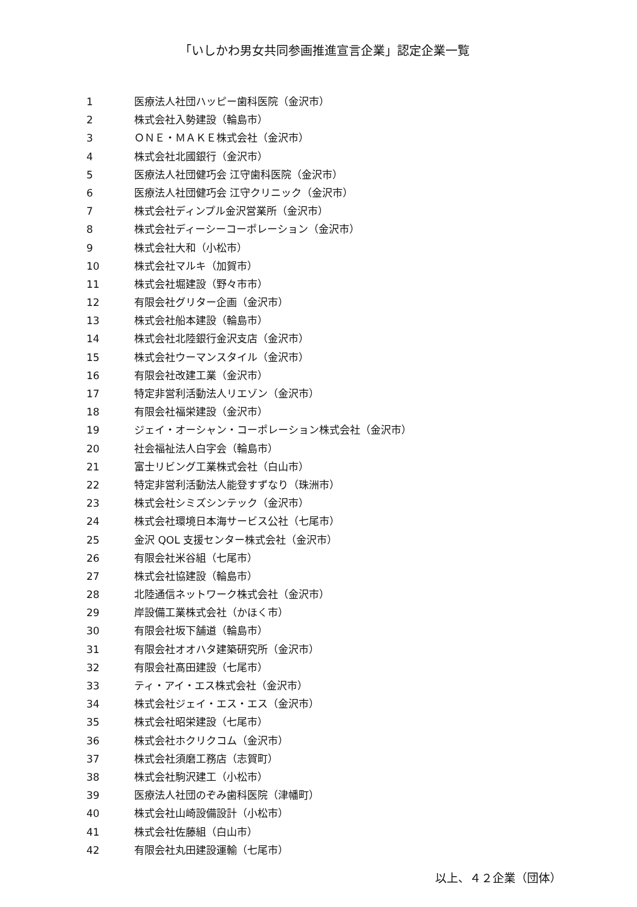「いしかわ男女共同参画推進宣言企業」認定企業一覧
1 医療法人社団ハッピー歯科医院（金沢市）
2 株式会社入勢建設（輪島市）
3 ＯＮＥ・ＭＡＫＥ株式会社（金沢市）
4 株式会社北國銀行（金沢市）
5 医療法人社団健巧会 江守歯科医院（金沢市）
6 医療法人社団健巧会 江守クリニック（金沢市）
7 株式会社ディンプル金沢営業所（金沢市）
8 株式会社ディーシーコーポレーション（金沢市）
9 株式会社大和（小松市）
10 株式会社マルキ（加賀市）
11 株式会社堀建設（野々市市）
12 有限会社グリター企画（金沢市）
13 株式会社船本建設（輪島市）
14 株式会社北陸銀行金沢支店（金沢市）
15 株式会社ウーマンスタイル（金沢市）
16 有限会社改建工業（金沢市）
17 特定非営利活動法人リエゾン（金沢市）
18 有限会社福栄建設（金沢市）
19 ジェイ・オーシャン・コーポレーション株式会社（金沢市）
20 社会福祉法人白字会（輪島市）
21 富士リビング工業株式会社（白山市）
22 特定非営利活動法人能登すずなり（珠洲市）
23 株式会社シミズシンテック（金沢市）
24 株式会社環境日本海サービス公社（七尾市）
25 金沢 QOL 支援センター株式会社（金沢市）
26 有限会社米谷組（七尾市）
27 株式会社協建設（輪島市）
28 北陸通信ネットワーク株式会社（金沢市）
29 岸設備工業株式会社（かほく市）
30 有限会社坂下舗道（輪島市）
31 有限会社オオハタ建築研究所（金沢市）
32 有限会社髙田建設（七尾市）
33 ティ・アイ・エス株式会社（金沢市）
34 株式会社ジェイ・エス・エス（金沢市）
35 株式会社昭栄建設（七尾市）
36 株式会社ホクリクコム（金沢市）
37 株式会社須磨工務店（志賀町）
38 株式会社駒沢建工（小松市）
39 医療法人社団のぞみ歯科医院（津幡町）
40 株式会社山崎設備設計（小松市）
41 株式会社佐藤組（白山市）
42 有限会社丸田建設運輸（七尾市）
以上、４２企業（団体）